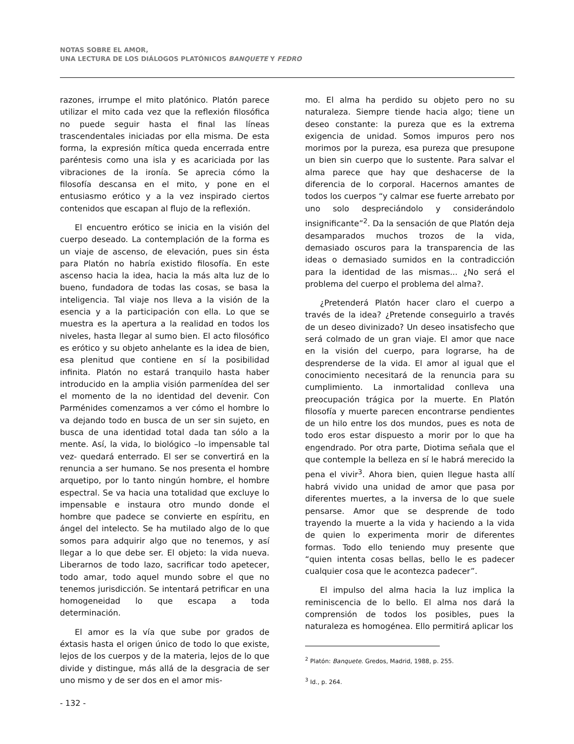NOTAS SOBRE EL AMOR,
UNA LECTURA DE LOS DIÁLOGOS PLATÓNICOS BANQUETE Y FEDRO
razones, irrumpe el mito platónico. Platón parece utilizar el mito cada vez que la reflexión filosófica no puede seguir hasta el final las líneas trascendentales iniciadas por ella misma. De esta forma, la expresión mítica queda encerrada entre paréntesis como una isla y es acariciada por las vibraciones de la ironía. Se aprecia cómo la filosofía descansa en el mito, y pone en el entusiasmo erótico y a la vez inspirado ciertos contenidos que escapan al flujo de la reflexión.
El encuentro erótico se inicia en la visión del cuerpo deseado. La contemplación de la forma es un viaje de ascenso, de elevación, pues sin ésta para Platón no habría existido filosofía. En este ascenso hacia la idea, hacia la más alta luz de lo bueno, fundadora de todas las cosas, se basa la inteligencia. Tal viaje nos lleva a la visión de la esencia y a la participación con ella. Lo que se muestra es la apertura a la realidad en todos los niveles, hasta llegar al sumo bien. El acto filosófico es erótico y su objeto anhelante es la idea de bien, esa plenitud que contiene en sí la posibilidad infinita. Platón no estará tranquilo hasta haber introducido en la amplia visión parmenídea del ser el momento de la no identidad del devenir. Con Parménides comenzamos a ver cómo el hombre lo va dejando todo en busca de un ser sin sujeto, en busca de una identidad total dada tan sólo a la mente. Así, la vida, lo biológico –lo impensable tal vez- quedará enterrado. El ser se convertirá en la renuncia a ser humano. Se nos presenta el hombre arquetipo, por lo tanto ningún hombre, el hombre espectral. Se va hacia una totalidad que excluye lo impensable e instaura otro mundo donde el hombre que padece se convierte en espíritu, en ángel del intelecto. Se ha mutilado algo de lo que somos para adquirir algo que no tenemos, y así llegar a lo que debe ser. El objeto: la vida nueva. Liberarnos de todo lazo, sacrificar todo apetecer, todo amar, todo aquel mundo sobre el que no tenemos jurisdicción. Se intentará petrificar en una homogeneidad lo que escapa a toda determinación.
El amor es la vía que sube por grados de éxtasis hasta el origen único de todo lo que existe, lejos de los cuerpos y de la materia, lejos de lo que divide y distingue, más allá de la desgracia de ser uno mismo y de ser dos en el amor mis-
mo. El alma ha perdido su objeto pero no su naturaleza. Siempre tiende hacia algo; tiene un deseo constante: la pureza que es la extrema exigencia de unidad. Somos impuros pero nos morimos por la pureza, esa pureza que presupone un bien sin cuerpo que lo sustente. Para salvar el alma parece que hay que deshacerse de la diferencia de lo corporal. Hacernos amantes de todos los cuerpos “y calmar ese fuerte arrebato por uno solo despreciándolo y considerándolo insignificante”<sup>2</sup>. Da la sensación de que Platón deja desamparados muchos trozos de la vida, demasiado oscuros para la transparencia de las ideas o demasiado sumidos en la contradicción para la identidad de las mismas... ¿No será el problema del cuerpo el problema del alma?.
¿Pretenderá Platón hacer claro el cuerpo a través de la idea? ¿Pretende conseguirlo a través de un deseo divinizado? Un deseo insatisfecho que será colmado de un gran viaje. El amor que nace en la visión del cuerpo, para lograrse, ha de desprenderse de la vida. El amor al igual que el conocimiento necesitará de la renuncia para su cumplimiento. La inmortalidad conlleva una preocupación trágica por la muerte. En Platón filosofía y muerte parecen encontrarse pendientes de un hilo entre los dos mundos, pues es nota de todo eros estar dispuesto a morir por lo que ha engendrado. Por otra parte, Diotima señala que el que contemple la belleza en sí le habrá merecido la pena el vivir<sup>3</sup>. Ahora bien, quien llegue hasta allí habrá vivido una unidad de amor que pasa por diferentes muertes, a la inversa de lo que suele pensarse. Amor que se desprende de todo trayendo la muerte a la vida y haciendo a la vida de quien lo experimenta morir de diferentes formas. Todo ello teniendo muy presente que “quien intenta cosas bellas, bello le es padecer cualquier cosa que le acontezca padecer”.
El impulso del alma hacia la luz implica la reminiscencia de lo bello. El alma nos dará la comprensión de todos los posibles, pues la naturaleza es homogénea. Ello permitirá aplicar los
<sup>2</sup> Platón: Banquete. Gredos, Madrid, 1988, p. 255.
<sup>3</sup> Id., p. 264.
- 132 -